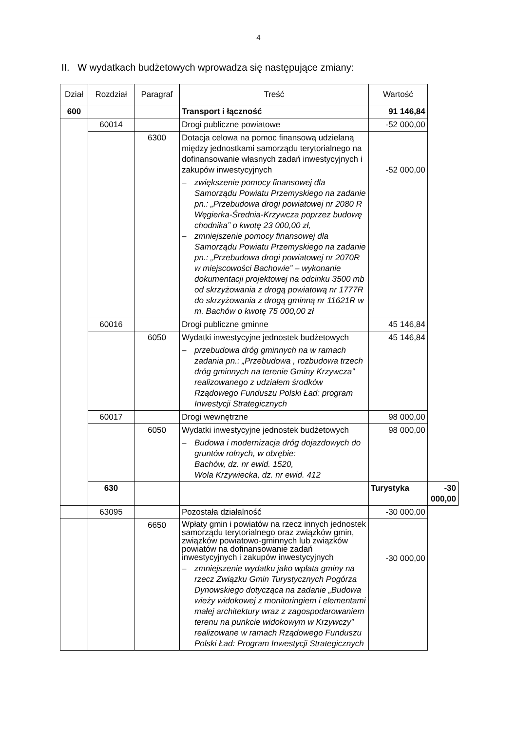4
II. W wydatkach budżetowych wprowadza się następujące zmiany:
| Dział | Rozdział | Paragraf | Treść | Wartość | |
| --- | --- | --- | --- | --- | --- |
| 600 | | | Transport i łączność | 91 146,84 | |
| | 60014 | | Drogi publiczne powiatowe | -52 000,00 | |
| | | 6300 | Dotacja celowa na pomoc finansową udzielaną między jednostkami samorządu terytorialnego na dofinansowanie własnych zadań inwestycyjnych i zakupów inwestycyjnych – zwiększenie pomocy finansowej dla Samorządu Powiatu Przemyskiego na zadanie pn.: „Przebudowa drogi powiatowej nr 2080 R Węgierka-Średnia-Krzywcza poprzez budowę chodnika” o kwotę 23 000,00 zł, – zmniejszenie pomocy finansowej dla Samorządu Powiatu Przemyskiego na zadanie pn.: „Przebudowa drogi powiatowej nr 2070R w miejscowości Bachowie” – wykonanie dokumentacji projektowej na odcinku 3500 mb od skrzyżowania z drogą powiatową nr 1777R do skrzyżowania z drogą gminną nr 11621R w m. Bachów o kwotę 75 000,00 zł | -52 000,00 | |
| | 60016 | | Drogi publiczne gminne | 45 146,84 | |
| | | 6050 | Wydatki inwestycyjne jednostek budżetowych – przebudowa dróg gminnych na w ramach zadania pn.: „Przebudowa , rozbudowa trzech dróg gminnych na terenie Gminy Krzywcza” realizowanego z udziałem środków Rządowego Funduszu Polski Ład: program Inwestycji Strategicznych | 45 146,84 | |
| | 60017 | | Drogi wewnętrzne | 98 000,00 | |
| | | 6050 | Wydatki inwestycyjne jednostek budżetowych – Budowa i modernizacja dróg dojazdowych do gruntów rolnych, w obrębie: Bachów, dz. nr ewid. 1520, Wola Krzywiecka, dz. nr ewid. 412 | 98 000,00 | |
| | 630 | | | Turystyka | -30 000,00 |
| | 63095 | | Pozostała działalność | -30 000,00 | |
| | | 6650 | Wpłaty gmin i powiatów na rzecz innych jednostek samorządu terytorialnego oraz związków gmin, związków powiatowo-gminnych lub związków powiatów na dofinansowanie zadań inwestycyjnych i zakupów inwestycyjnych – zmniejszenie wydatku jako wpłata gminy na rzecz Związku Gmin Turystycznych Pogórza Dynowskiego dotycząca na zadanie „Budowa wieży widokowej z monitoringiem i elementami małej architektury wraz z zagospodarowaniem terenu na punkcie widokowym w Krzywczy” realizowane w ramach Rządowego Funduszu Polski Ład: Program Inwestycji Strategicznych | -30 000,00 | |